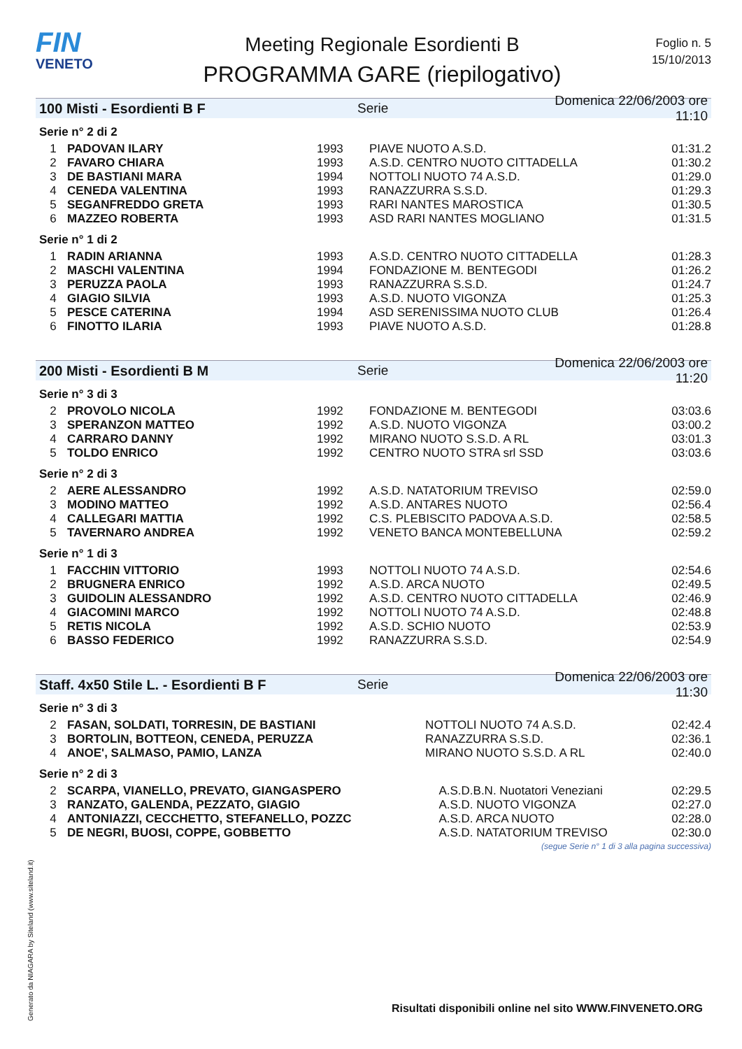FIN
VENETO
Meeting Regionale Esordienti B
PROGRAMMA GARE (riepilogativo)
Foglio n. 5
15/10/2013
100 Misti - Esordienti B F Serie Domenica 22/06/2003 ore 11:10
Serie n° 2 di 2
| 1 | PADOVAN ILARY | 1993 | PIAVE NUOTO A.S.D. | 01:31.2 |
| 2 | FAVARO CHIARA | 1993 | A.S.D. CENTRO NUOTO CITTADELLA | 01:30.2 |
| 3 | DE BASTIANI MARA | 1994 | NOTTOLI NUOTO 74 A.S.D. | 01:29.0 |
| 4 | CENEDA VALENTINA | 1993 | RANAZZURRA S.S.D. | 01:29.3 |
| 5 | SEGANFREDDO GRETA | 1993 | RARI NANTES MAROSTICA | 01:30.5 |
| 6 | MAZZEO ROBERTA | 1993 | ASD RARI NANTES MOGLIANO | 01:31.5 |
Serie n° 1 di 2
| 1 | RADIN ARIANNA | 1993 | A.S.D. CENTRO NUOTO CITTADELLA | 01:28.3 |
| 2 | MASCHI VALENTINA | 1994 | FONDAZIONE M. BENTEGODI | 01:26.2 |
| 3 | PERUZZA PAOLA | 1993 | RANAZZURRA S.S.D. | 01:24.7 |
| 4 | GIAGIO SILVIA | 1993 | A.S.D. NUOTO VIGONZA | 01:25.3 |
| 5 | PESCE CATERINA | 1994 | ASD SERENISSIMA NUOTO CLUB | 01:26.4 |
| 6 | FINOTTO ILARIA | 1993 | PIAVE NUOTO A.S.D. | 01:28.8 |
200 Misti - Esordienti B M Serie Domenica 22/06/2003 ore 11:20
Serie n° 3 di 3
| 2 | PROVOLO NICOLA | 1992 | FONDAZIONE M. BENTEGODI | 03:03.6 |
| 3 | SPERANZON MATTEO | 1992 | A.S.D. NUOTO VIGONZA | 03:00.2 |
| 4 | CARRARO DANNY | 1992 | MIRANO NUOTO S.S.D. A RL | 03:01.3 |
| 5 | TOLDO ENRICO | 1992 | CENTRO NUOTO STRA srl SSD | 03:03.6 |
Serie n° 2 di 3
| 2 | AERE ALESSANDRO | 1992 | A.S.D. NATATORIUM TREVISO | 02:59.0 |
| 3 | MODINO MATTEO | 1992 | A.S.D. ANTARES NUOTO | 02:56.4 |
| 4 | CALLEGARI MATTIA | 1992 | C.S. PLEBISCITO PADOVA A.S.D. | 02:58.5 |
| 5 | TAVERNARO ANDREA | 1992 | VENETO BANCA MONTEBELLUNA | 02:59.2 |
Serie n° 1 di 3
| 1 | FACCHIN VITTORIO | 1993 | NOTTOLI NUOTO 74 A.S.D. | 02:54.6 |
| 2 | BRUGNERA ENRICO | 1992 | A.S.D. ARCA NUOTO | 02:49.5 |
| 3 | GUIDOLIN ALESSANDRO | 1992 | A.S.D. CENTRO NUOTO CITTADELLA | 02:46.9 |
| 4 | GIACOMINI MARCO | 1992 | NOTTOLI NUOTO 74 A.S.D. | 02:48.8 |
| 5 | RETIS NICOLA | 1992 | A.S.D. SCHIO NUOTO | 02:53.9 |
| 6 | BASSO FEDERICO | 1992 | RANAZZURRA S.S.D. | 02:54.9 |
Staff. 4x50 Stile L. - Esordienti B F Serie Domenica 22/06/2003 ore 11:30
Serie n° 3 di 3
| 2 | FASAN, SOLDATI, TORRESIN, DE BASTIANI | NOTTOLI NUOTO 74 A.S.D. | 02:42.4 |
| 3 | BORTOLIN, BOTTEON, CENEDA, PERUZZA | RANAZZURRA S.S.D. | 02:36.1 |
| 4 | ANOE', SALMASO, PAMIO, LANZA | MIRANO NUOTO S.S.D. A RL | 02:40.0 |
Serie n° 2 di 3
| 2 | SCARPA, VIANELLO, PREVATO, GIANGASPERO | A.S.D.B.N. Nuotatori Veneziani | 02:29.5 |
| 3 | RANZATO, GALENDA, PEZZATO, GIAGIO | A.S.D. NUOTO VIGONZA | 02:27.0 |
| 4 | ANTONIAZZI, CECCHETTO, STEFANELLO, POZZC | A.S.D. ARCA NUOTO | 02:28.0 |
| 5 | DE NEGRI, BUOSI, COPPE, GOBBETTO | A.S.D. NATATORIUM TREVISO | 02:30.0 |
(segue Serie n° 1 di 3 alla pagina successiva)
Generato da NIAGARA by Siteland (www.siteland.it)
Risultati disponibili online nel sito WWW.FINVENETO.ORG